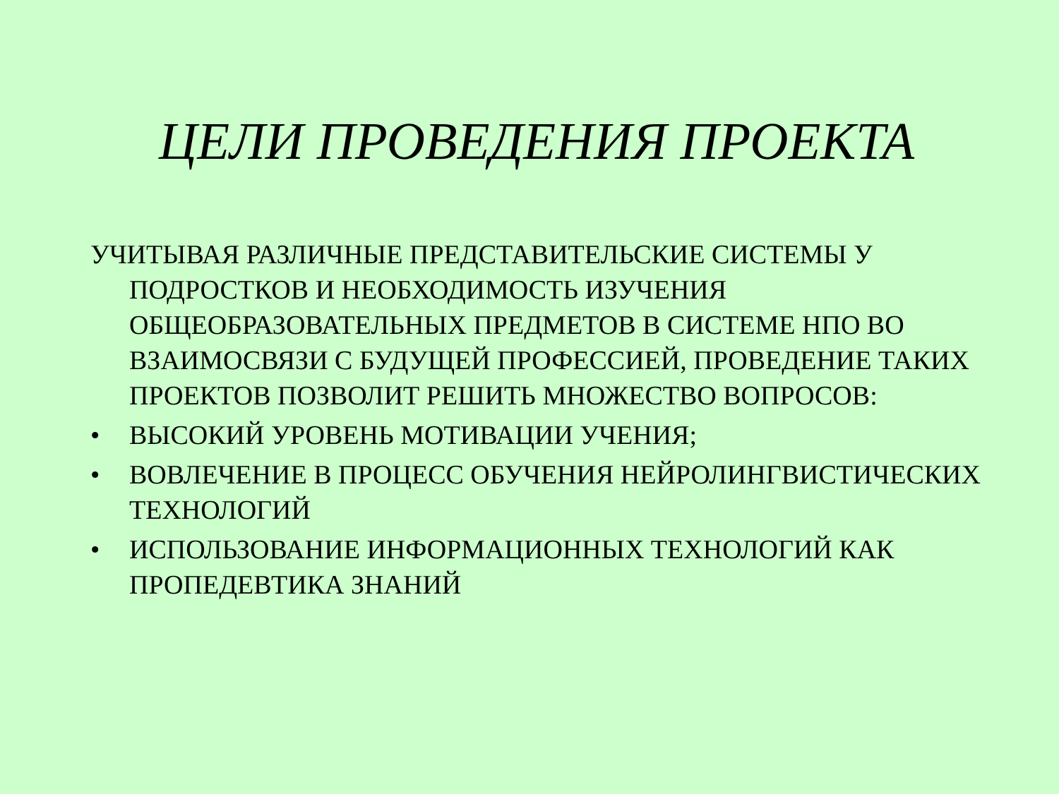ЦЕЛИ ПРОВЕДЕНИЯ ПРОЕКТА
УЧИТЫВАЯ РАЗЛИЧНЫЕ ПРЕДСТАВИТЕЛЬСКИЕ СИСТЕМЫ У ПОДРОСТКОВ И НЕОБХОДИМОСТЬ ИЗУЧЕНИЯ ОБЩЕОБРАЗОВАТЕЛЬНЫХ ПРЕДМЕТОВ В СИСТЕМЕ НПО ВО ВЗАИМОСВЯЗИ С БУДУЩЕЙ ПРОФЕССИЕЙ, ПРОВЕДЕНИЕ ТАКИХ ПРОЕКТОВ ПОЗВОЛИТ РЕШИТЬ МНОЖЕСТВО ВОПРОСОВ:
• ВЫСОКИЙ УРОВЕНЬ МОТИВАЦИИ УЧЕНИЯ;
• ВОВЛЕЧЕНИЕ В ПРОЦЕСС ОБУЧЕНИЯ НЕЙРОЛИНГВИСТИЧЕСКИХ ТЕХНОЛОГИЙ
• ИСПОЛЬЗОВАНИЕ ИНФОРМАЦИОННЫХ ТЕХНОЛОГИЙ КАК ПРОПЕДЕВТИКА ЗНАНИЙ